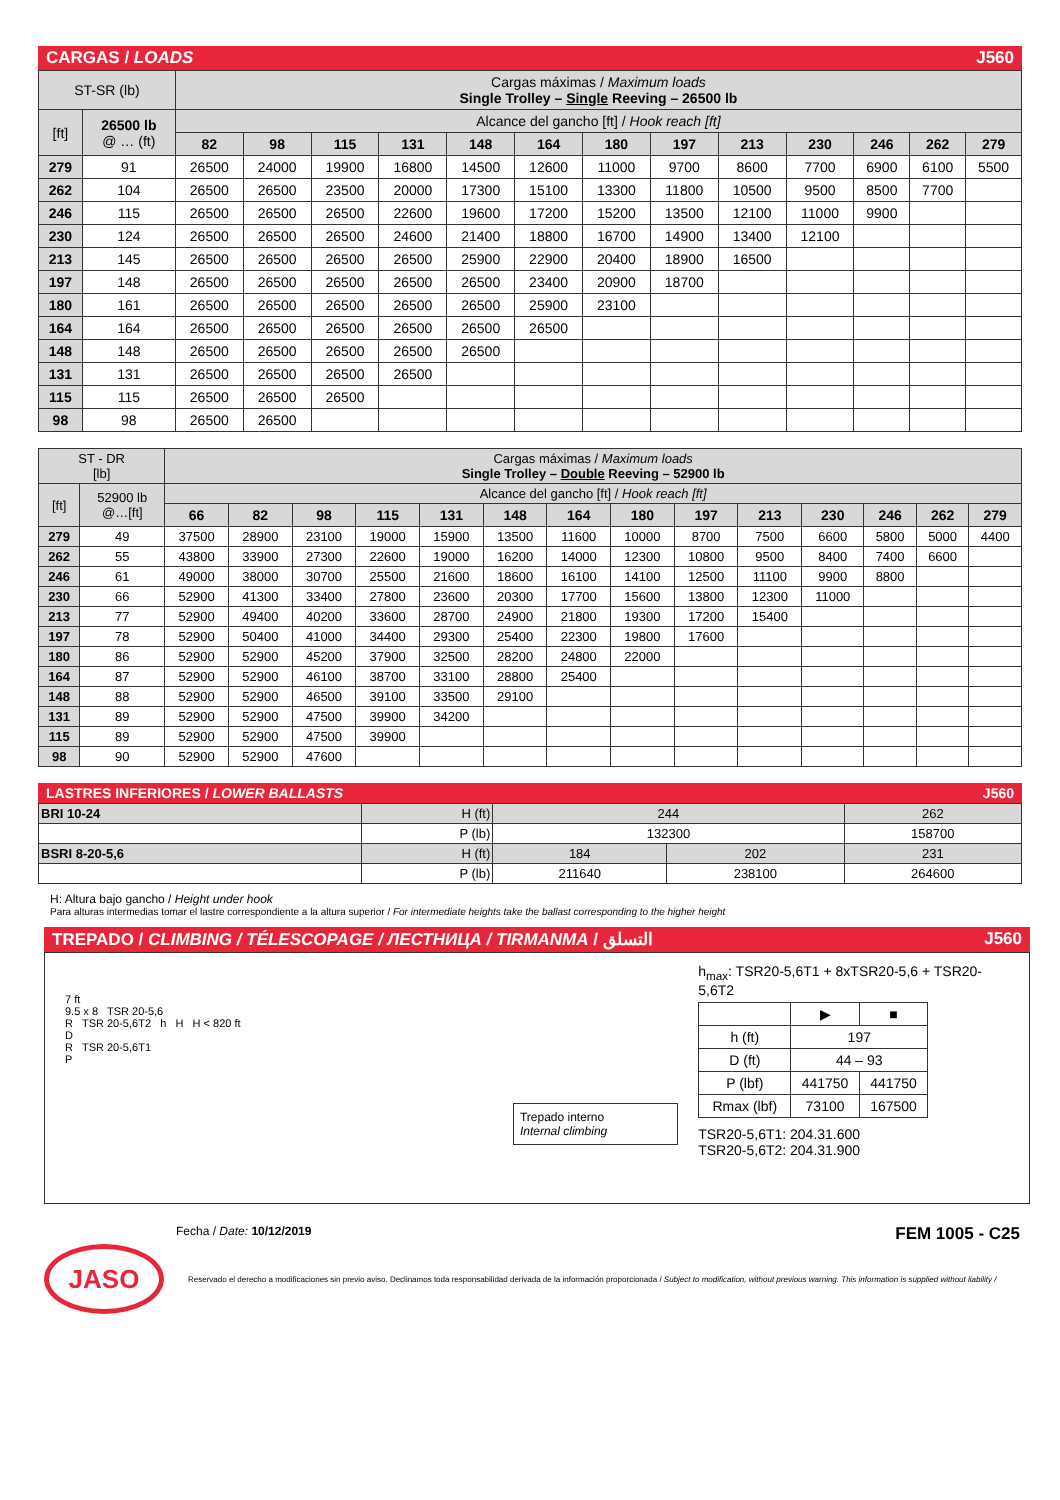CARGAS / LOADS J560
| ST-SR (lb) | | Cargas máximas / Maximum loads Single Trolley – Single Reeving – 26500 lb | | | | | | | | | | | | |
| [ft] | 26500 lb @ … (ft) | Alcance del gancho [ft] / Hook reach [ft] | | | | | | | | | | | | |
| | | 82 | 98 | 115 | 131 | 148 | 164 | 180 | 197 | 213 | 230 | 246 | 262 | 279 |
| 279 | 91 | 26500 | 24000 | 19900 | 16800 | 14500 | 12600 | 11000 | 9700 | 8600 | 7700 | 6900 | 6100 | 5500 |
| 262 | 104 | 26500 | 26500 | 23500 | 20000 | 17300 | 15100 | 13300 | 11800 | 10500 | 9500 | 8500 | 7700 | |
| 246 | 115 | 26500 | 26500 | 26500 | 22600 | 19600 | 17200 | 15200 | 13500 | 12100 | 11000 | 9900 | | |
| 230 | 124 | 26500 | 26500 | 26500 | 24600 | 21400 | 18800 | 16700 | 14900 | 13400 | 12100 | | | |
| 213 | 145 | 26500 | 26500 | 26500 | 26500 | 25900 | 22900 | 20400 | 18900 | 16500 | | | | |
| 197 | 148 | 26500 | 26500 | 26500 | 26500 | 26500 | 23400 | 20900 | 18700 | | | | | |
| 180 | 161 | 26500 | 26500 | 26500 | 26500 | 26500 | 25900 | 23100 | | | | | | |
| 164 | 164 | 26500 | 26500 | 26500 | 26500 | 26500 | 26500 | | | | | | | |
| 148 | 148 | 26500 | 26500 | 26500 | 26500 | 26500 | | | | | | | | |
| 131 | 131 | 26500 | 26500 | 26500 | 26500 | | | | | | | | | |
| 115 | 115 | 26500 | 26500 | 26500 | | | | | | | | | | |
| 98 | 98 | 26500 | 26500 | | | | | | | | | | | |
| ST - DR [lb] | | Cargas máximas / Maximum loads Single Trolley – Double Reeving – 52900 lb | | | | | | | | | | | | | |
| [ft] | 52900 lb @…[ft] | Alcance del gancho [ft] / Hook reach [ft] | | | | | | | | | | | | | |
| | | 66 | 82 | 98 | 115 | 131 | 148 | 164 | 180 | 197 | 213 | 230 | 246 | 262 | 279 |
| 279 | 49 | 37500 | 28900 | 23100 | 19000 | 15900 | 13500 | 11600 | 10000 | 8700 | 7500 | 6600 | 5800 | 5000 | 4400 |
| 262 | 55 | 43800 | 33900 | 27300 | 22600 | 19000 | 16200 | 14000 | 12300 | 10800 | 9500 | 8400 | 7400 | 6600 | |
| 246 | 61 | 49000 | 38000 | 30700 | 25500 | 21600 | 18600 | 16100 | 14100 | 12500 | 11100 | 9900 | 8800 | | |
| 230 | 66 | 52900 | 41300 | 33400 | 27800 | 23600 | 20300 | 17700 | 15600 | 13800 | 12300 | 11000 | | | |
| 213 | 77 | 52900 | 49400 | 40200 | 33600 | 28700 | 24900 | 21800 | 19300 | 17200 | 15400 | | | | |
| 197 | 78 | 52900 | 50400 | 41000 | 34400 | 29300 | 25400 | 22300 | 19800 | 17600 | | | | | |
| 180 | 86 | 52900 | 52900 | 45200 | 37900 | 32500 | 28200 | 24800 | 22000 | | | | | | |
| 164 | 87 | 52900 | 52900 | 46100 | 38700 | 33100 | 28800 | 25400 | | | | | | | |
| 148 | 88 | 52900 | 52900 | 46500 | 39100 | 33500 | 29100 | | | | | | | | |
| 131 | 89 | 52900 | 52900 | 47500 | 39900 | 34200 | | | | | | | | | |
| 115 | 89 | 52900 | 52900 | 47500 | 39900 | | | | | | | | | | |
| 98 | 90 | 52900 | 52900 | 47600 | | | | | | | | | | | |
LASTRES INFERIORES / LOWER BALLASTS J560
| BRI 10-24 | H (ft) | 244 | | 262 |
| | P (lb) | 132300 | | 158700 |
| BSRI 8-20-5,6 | H (ft) | 184 | 202 | 231 |
| | P (lb) | 211640 | 238100 | 264600 |
H: Altura bajo gancho / Height under hook
Para alturas intermedias tomar el lastre correspondiente a la altura superior / For intermediate heights take the ballast corresponding to the higher height
TREPADO / CLIMBING / TÉLESCOPAGE / ЛЕСТНИЦА / TIRMANMA / التسلق J560
7 ft
9.5 x 8 TSR 20-5,6
R TSR 20-5,6T2 h H H < 820 ft
D
R TSR 20-5,6T1
P
Trepado interno
Internal climbing
h<sub>max</sub>: TSR20-5,6T1 + 8xTSR20-5,6 + TSR20-5,6T2
| | ▶ | ■ |
| h (ft) | 197 | |
| D (ft) | 44 – 93 | |
| P (lbf) | 441750 | 441750 |
| Rmax (lbf) | 73100 | 167500 |
TSR20-5,6T1: 204.31.600
TSR20-5,6T2: 204.31.900
Fecha / Date: 10/12/2019 FEM 1005 - C25
JASO
Reservado el derecho a modificaciones sin previo aviso. Declinamos toda responsabilidad derivada de la información proporcionada / Subject to modification, without previous warning. This information is supplied without liability /